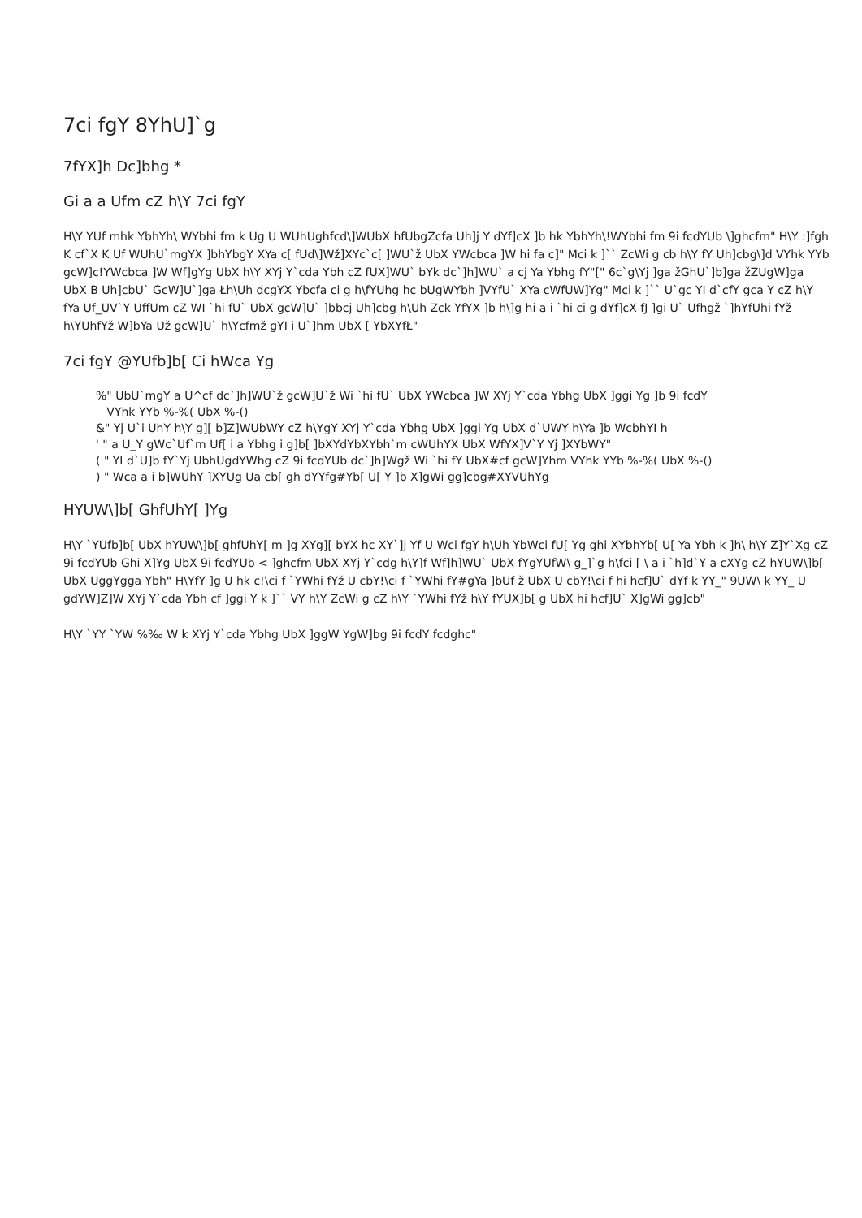7ci fgY 8YhU]`g
7fYX]h Dc]bhg *
Gi a a Ufm cZ h\Y 7ci fgY
H\Y YUf mhk YbhYh\ WYbhi fm k Ug U WUhUghfcd\]WUbX hfUbgZcfa Uh]j Y dYf]cX ]b hk YbhYh\!WYbhi fm 9i fcdYUb \]ghcfm" H\Y :]fgh K cf`X K Uf WUhU`mgYX ]bhYbgY XYa c[ fUd\]Wž]XYc`c[ ]WU`ž UbX YWcbca ]W hi fa c]" Mci k ]`` ZcWi g cb h\Y fY Uh]cbg\]d VYhk YYb gcW]c!YWcbca ]W Wf]gYg UbX h\Y XYj Y`cda Ybh cZ fUX]WU` bYk dc`]h]WU` a cj Ya Ybhg fY"[" 6c`g\Yj ]ga žGhU`]b]ga žZUgW]ga UbX B Uh]cbU` GcW]U`]ga Łh\Uh dcgYX Ybcfa ci g h\fYUhg hc bUgWYbh ]VYfU` XYa cWfUW]Yg" Mci k ]`` U`gc YI d`cfY gca Y cZ h\Y fYa Uf_UV`Y UffUm cZ WI `hi fU` UbX gcW]U` ]bbcj Uh]cbg h\Uh Zck YfYX ]b h\]g hi a i `hi ci g dYf]cX fJ ]gi U` Ufhgž `]hYfUhi fYž h\YUhfYž W]bYa Už gcW]U` h\Ycfmž gYI i U`]hm UbX [ YbXYfŁ"
7ci fgY @YUfb]b[ Ci hWca Yg
%" UbU`mgY a U^cf dc`]h]WU`ž gcW]U`ž Wi `hi fU` UbX YWcbca ]W XYj Y`cda Ybhg UbX ]ggi Yg ]b 9i fcdY
VYhk YYb %-%( UbX %-()
&" Yj U`i UhY h\Y g][ b]Z]WUbWY cZ h\YgY XYj Y`cda Ybhg UbX ]ggi Yg UbX d`UWY h\Ya ]b WcbhYI h
' " a U_Y gWc`Uf`m Uf[ i a Ybhg i g]b[ ]bXYdYbXYbh`m cWUhYX UbX WfYX]V`Y Yj ]XYbWY"
( " YI d`U]b fY`Yj UbhUgdYWhg cZ 9i fcdYUb dc`]h]Wgž Wi `hi fY UbX#cf gcW]Yhm VYhk YYb %-%( UbX %-()
) " Wca a i b]WUhY ]XYUg Ua cb[ gh dYYfg#Yb[ U[ Y ]b X]gWi gg]cbg#XYVUhYg
HYUW\]b[ GhfUhY[ ]Yg
H\Y `YUfb]b[ UbX hYUW\]b[ ghfUhY[ m ]g XYg][ bYX hc XY`]j Yf U Wci fgY h\Uh YbWci fU[ Yg ghi XYbhYb[ U[ Ya Ybh k ]h\ h\Y Z]Y`Xg cZ 9i fcdYUb Ghi X]Yg UbX 9i fcdYUb < ]ghcfm UbX XYj Y`cdg h\Y]f Wf]h]WU` UbX fYgYUfW\ g_]`g h\fci [ \ a i `h]d`Y a cXYg cZ hYUW\]b[ UbX UggYgga Ybh" H\YfY ]g U hk c!\ci f `YWhi fYž U cbY!\ci f `YWhi fY#gYa ]bUf ž UbX U cbY!\ci f hi hcf]U` dYf k YY_" 9UW\ k YY_ U gdYW]Z]W XYj Y`cda Ybh cf ]ggi Y k ]`` VY h\Y ZcWi g cZ h\Y `YWhi fYž h\Y fYUX]b[ g UbX hi hcf]U` X]gWi gg]cb"
H\Y `YY `YW %‰ W k XYj Y`cda Ybhg UbX ]ggW YgW]bg 9i fcdY fcdghc"